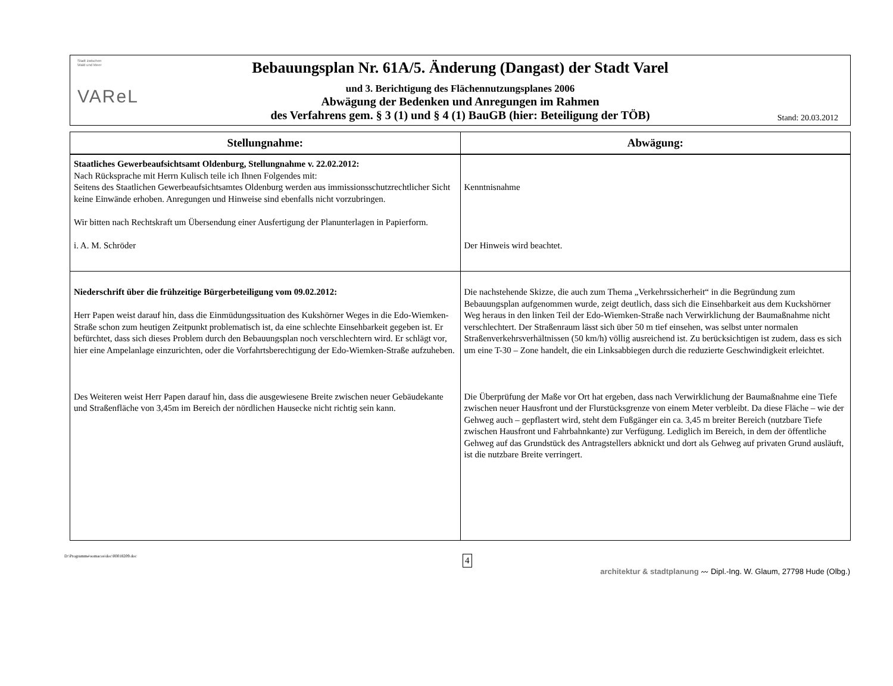Stadt zwischen
Wald und Meer
VAReL
Bebauungsplan Nr. 61A/5. Änderung (Dangast) der Stadt Varel
und 3. Berichtigung des Flächennutzungsplanes 2006
Abwägung der Bedenken und Anregungen im Rahmen
des Verfahrens gem. § 3 (1) und § 4 (1) BauGB (hier: Beteiligung der TÖB)
Stand: 20.03.2012
| Stellungnahme: | Abwägung: |
| --- | --- |
| Staatliches Gewerbeaufsichtsamt Oldenburg, Stellungnahme v. 22.02.2012: Nach Rücksprache mit Herrn Kulisch teile ich Ihnen Folgendes mit: Seitens des Staatlichen Gewerbeaufsichtsamtes Oldenburg werden aus immissions­schutzrechtlicher Sicht keine Einwände erhoben. Anregungen und Hinweise sind eben­falls nicht vorzubringen. Wir bitten nach Rechtskraft um Übersendung einer Ausfertigung der Planunterlagen in Papierform. i. A. M. Schröder | Kenntnisnahme Der Hinweis wird beachtet. |
| Niederschrift über die frühzeitige Bürgerbeteiligung vom 09.02.2012: Herr Papen weist darauf hin, dass die Einmüdungssituation des Kukshörner Weges in die Edo-Wiemken-Straße schon zum heutigen Zeitpunkt problematisch ist, da eine schlechte Einsehbarkeit gegeben ist. Er befürchtet, dass sich dieses Problem durch den Bebauungs­plan noch verschlechtern wird. Er schlägt vor, hier eine Ampelanlage einzurichten, oder die Vorfahrtsberechtigung der Edo-Wiemken-Straße aufzuheben. Des Weiteren weist Herr Papen darauf hin, dass die ausgewiesene Breite zwischen neuer Gebäudekante und Straßenfläche von 3,45m im Bereich der nördlichen Hausecke nicht richtig sein kann. | Die nachstehende Skizze, die auch zum Thema „Verkehrssicherheit“ in die Begründung zum Bebauungsplan aufgenommen wurde, zeigt deutlich, dass sich die Einsehbarkeit aus dem Kucks­hörner Weg heraus in den linken Teil der Edo-Wiemken-Straße nach Verwirklichung der Bau­maßnahme nicht verschlechtert. Der Straßenraum lässt sich über 50 m tief einsehen, was selbst unter normalen Straßenverkehrsverhältnissen (50 km/h) völlig ausreichend ist. Zu berücksichti­gen ist zudem, dass es sich um eine T-30 – Zone handelt, die ein Linksabbiegen durch die redu­zierte Geschwindigkeit erleichtet. Die Überprüfung der Maße vor Ort hat ergeben, dass nach Verwirklichung der Baumaßnahme eine Tiefe zwischen neuer Hausfront und der Flurstücksgrenze von einem Meter verbleibt. Da diese Fläche – wie der Gehweg auch – gepflastert wird, steht dem Fußgänger ein ca. 3,45 m breiter Bereich (nutzbare Tiefe zwischen Hausfront und Fahrbahnkante) zur Verfügung. Lediglich im Bereich, in dem der öffentliche Gehweg auf das Grundstück des Antragstellers abknickt und dort als Gehweg auf privaten Grund ausläuft, ist die nutzbare Breite verringert. |
D:\Programme\somacos\doc\00018209.doc 4
architektur & stadtplanung 〰 Dipl.-Ing. W. Glaum, 27798 Hude (Olbg.)